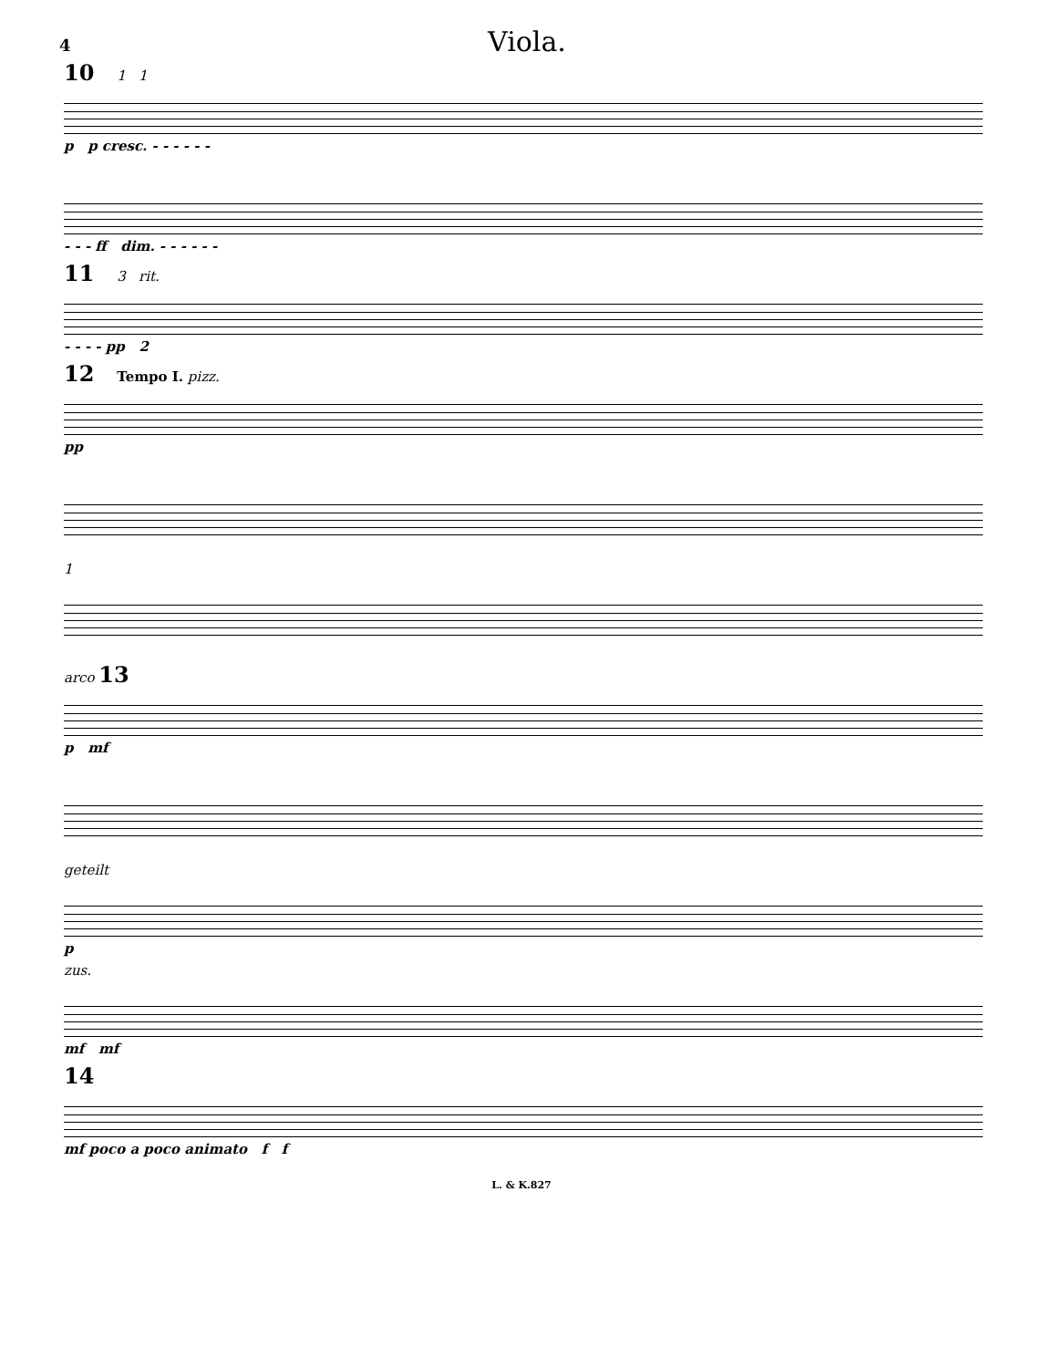4 Viola.
10 1 1
p p cresc. - - - - - -
- - - ff dim. - - - - - -
11 3 rit.
- - - - pp 2
12 Tempo I. pizz.
pp
1
arco 13
p mf
geteilt
p
zus.
mf mf
14
mf poco a poco animato f f
L. & K.827